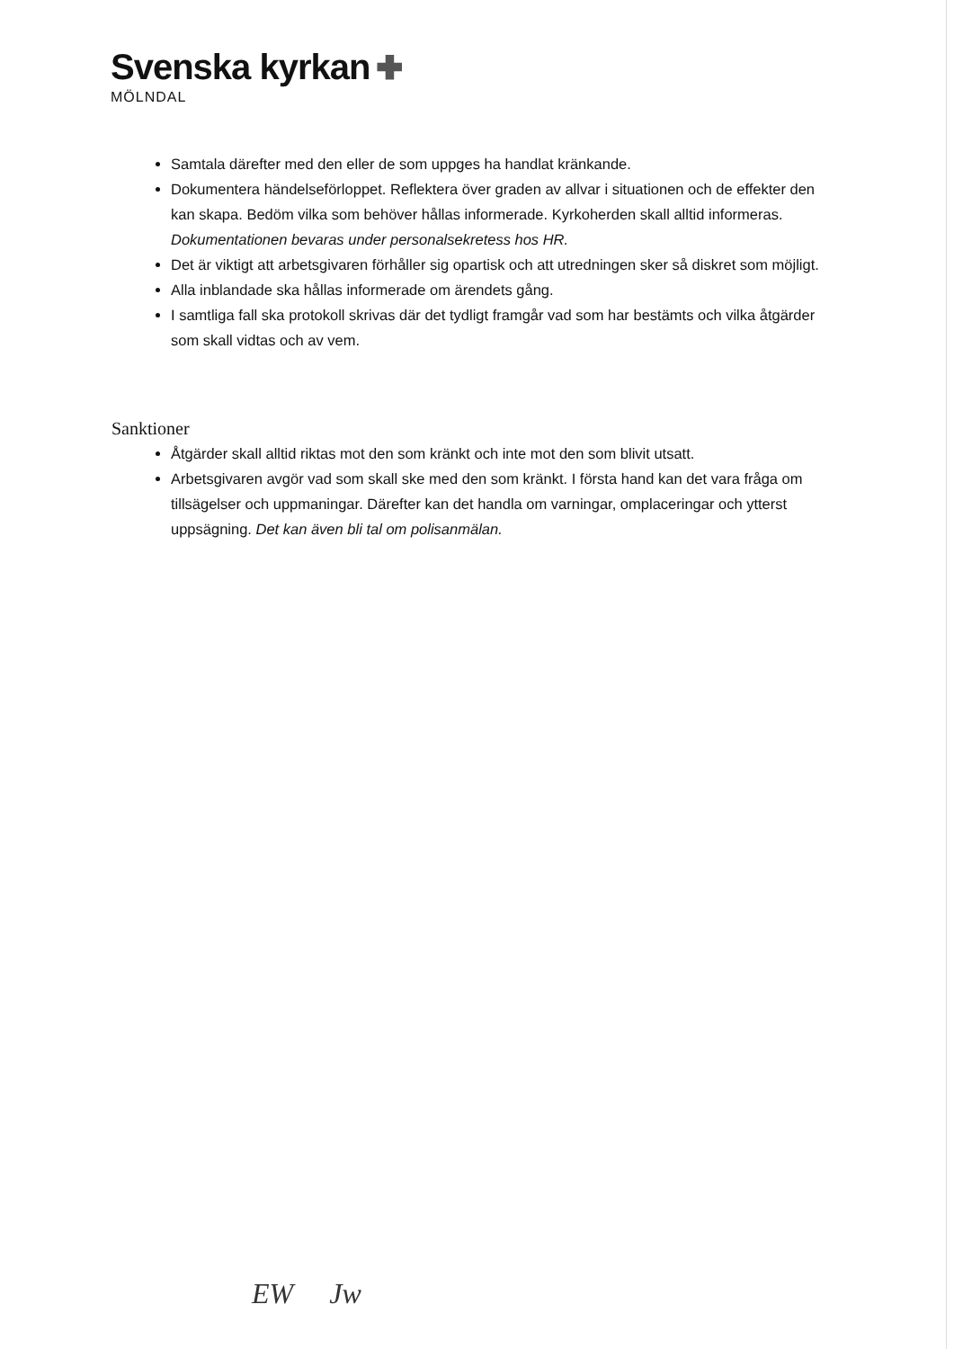Svenska kyrkan
MÖLNDAL
Samtala därefter med den eller de som uppges ha handlat kränkande.
Dokumentera händelseförloppet. Reflektera över graden av allvar i situationen och de effekter den kan skapa. Bedöm vilka som behöver hållas informerade. Kyrkoherden skall alltid informeras. Dokumentationen bevaras under personalsekretess hos HR.
Det är viktigt att arbetsgivaren förhåller sig opartisk och att utredningen sker så diskret som möjligt.
Alla inblandade ska hållas informerade om ärendets gång.
I samtliga fall ska protokoll skrivas där det tydligt framgår vad som har bestämts och vilka åtgärder som skall vidtas och av vem.
Sanktioner
Åtgärder skall alltid riktas mot den som kränkt och inte mot den som blivit utsatt.
Arbetsgivaren avgör vad som skall ske med den som kränkt. I första hand kan det vara fråga om tillsägelser och uppmaningar. Därefter kan det handla om varningar, omplaceringar och ytterst uppsägning. Det kan även bli tal om polisanmälan.
EW Jw